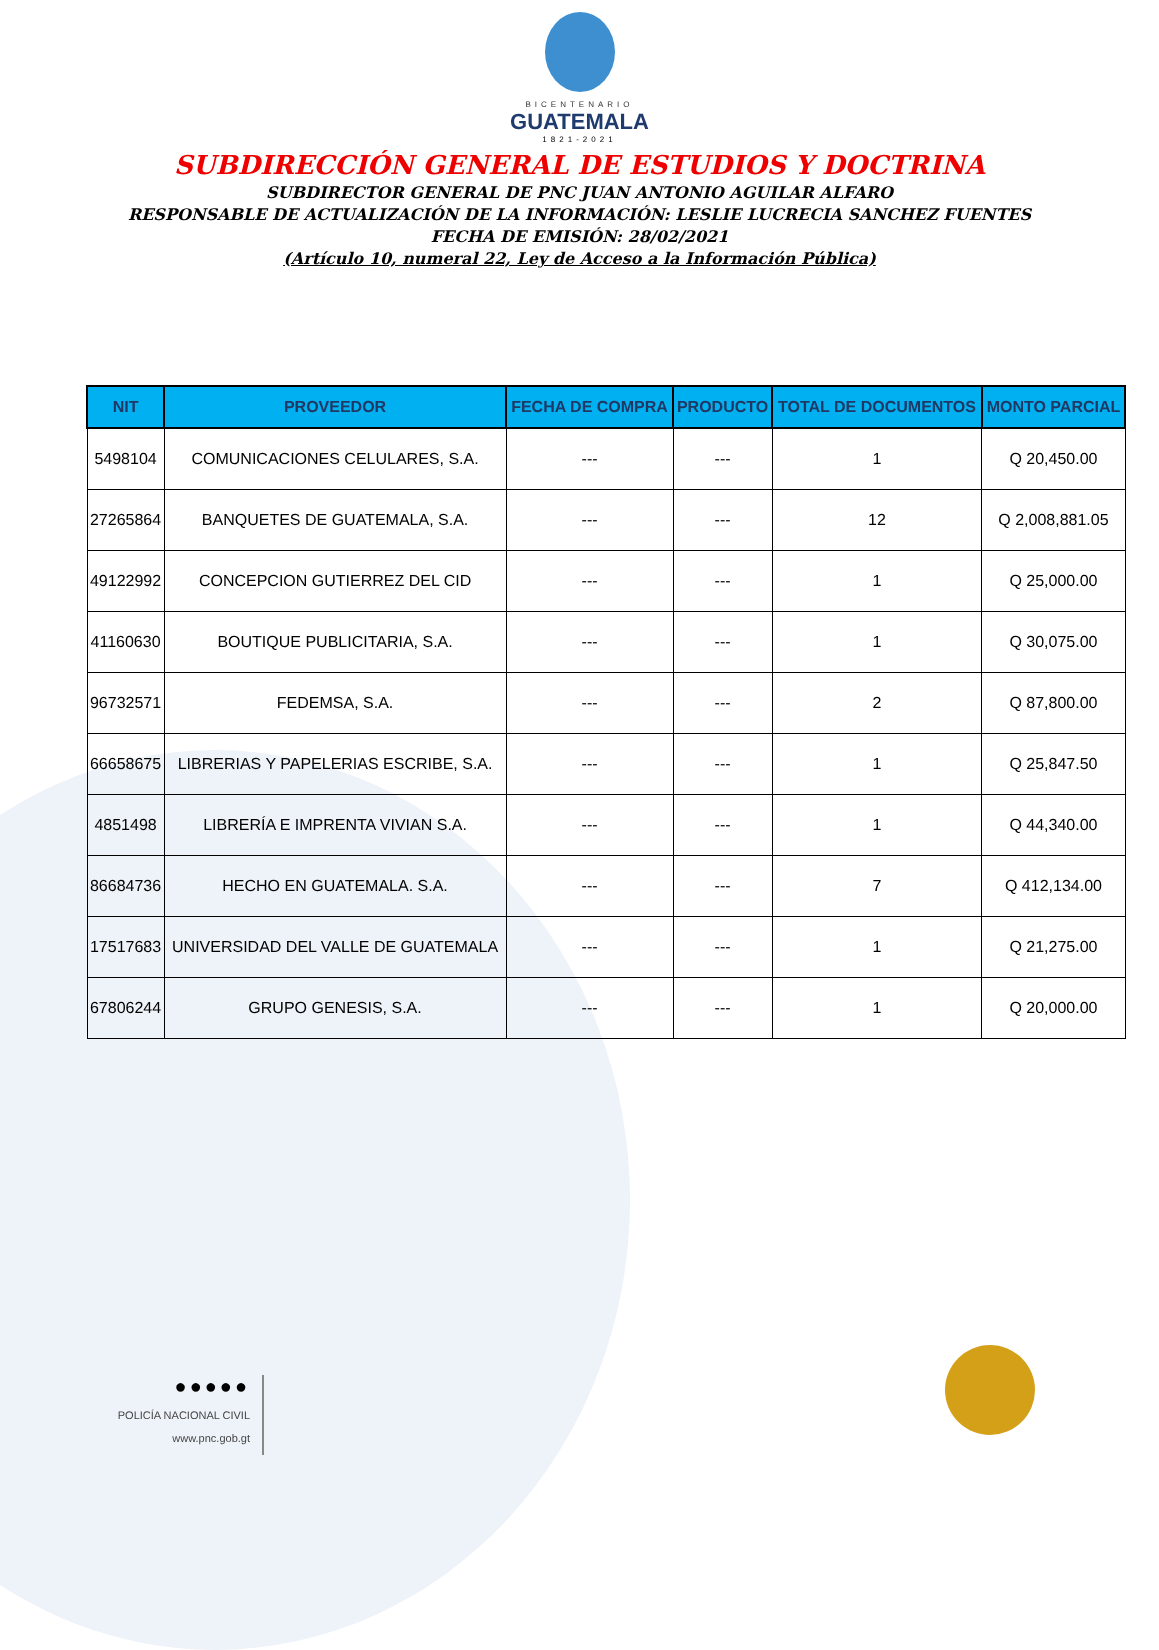BICENTENARIO
GUATEMALA
1821-2021
SUBDIRECCIÓN GENERAL DE ESTUDIOS Y DOCTRINA
SUBDIRECTOR GENERAL DE PNC JUAN ANTONIO AGUILAR ALFARO
RESPONSABLE DE ACTUALIZACIÓN DE LA INFORMACIÓN: LESLIE LUCRECIA SANCHEZ FUENTES
FECHA DE EMISIÓN: 28/02/2021
(Artículo 10, numeral 22, Ley de Acceso a la Información Pública)
| NIT | PROVEEDOR | FECHA DE COMPRA | PRODUCTO | TOTAL DE DOCUMENTOS | MONTO PARCIAL |
| --- | --- | --- | --- | --- | --- |
| 5498104 | COMUNICACIONES CELULARES, S.A. | --- | --- | 1 | Q 20,450.00 |
| 27265864 | BANQUETES DE GUATEMALA, S.A. | --- | --- | 12 | Q 2,008,881.05 |
| 49122992 | CONCEPCION GUTIERREZ DEL CID | --- | --- | 1 | Q 25,000.00 |
| 41160630 | BOUTIQUE PUBLICITARIA, S.A. | --- | --- | 1 | Q 30,075.00 |
| 96732571 | FEDEMSA, S.A. | --- | --- | 2 | Q 87,800.00 |
| 66658675 | LIBRERIAS Y PAPELERIAS ESCRIBE, S.A. | --- | --- | 1 | Q 25,847.50 |
| 4851498 | LIBRERÍA E IMPRENTA VIVIAN S.A. | --- | --- | 1 | Q 44,340.00 |
| 86684736 | HECHO EN GUATEMALA. S.A. | --- | --- | 7 | Q 412,134.00 |
| 17517683 | UNIVERSIDAD DEL VALLE DE GUATEMALA | --- | --- | 1 | Q 21,275.00 |
| 67806244 | GRUPO GENESIS, S.A. | --- | --- | 1 | Q 20,000.00 |
●●●●●
POLICÍA NACIONAL CIVIL
www.pnc.gob.gt